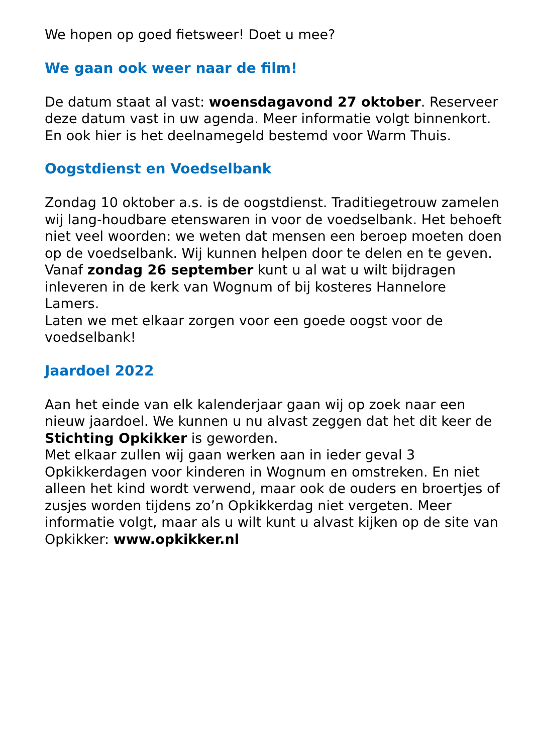We hopen op goed fietsweer! Doet u mee?
We gaan ook weer naar de film!
De datum staat al vast: woensdagavond 27 oktober. Reserveer deze datum vast in uw agenda. Meer informatie volgt binnenkort. En ook hier is het deelnamegeld bestemd voor Warm Thuis.
Oogstdienst en Voedselbank
Zondag 10 oktober a.s. is de oogstdienst. Traditiegetrouw zamelen wij lang-houdbare etenswaren in voor de voedselbank. Het behoeft niet veel woorden: we weten dat mensen een beroep moeten doen op de voedselbank. Wij kunnen helpen door te delen en te geven.
Vanaf zondag 26 september kunt u al wat u wilt bijdragen inleveren in de kerk van Wognum of bij kosteres Hannelore Lamers.
Laten we met elkaar zorgen voor een goede oogst voor de voedselbank!
Jaardoel 2022
Aan het einde van elk kalenderjaar gaan wij op zoek naar een nieuw jaardoel. We kunnen u nu alvast zeggen dat het dit keer de Stichting Opkikker is geworden.
Met elkaar zullen wij gaan werken aan in ieder geval 3 Opkikkerdagen voor kinderen in Wognum en omstreken. En niet alleen het kind wordt verwend, maar ook de ouders en broertjes of zusjes worden tijdens zo’n Opkikkerdag niet vergeten. Meer informatie volgt, maar als u wilt kunt u alvast kijken op de site van Opkikker: www.opkikker.nl